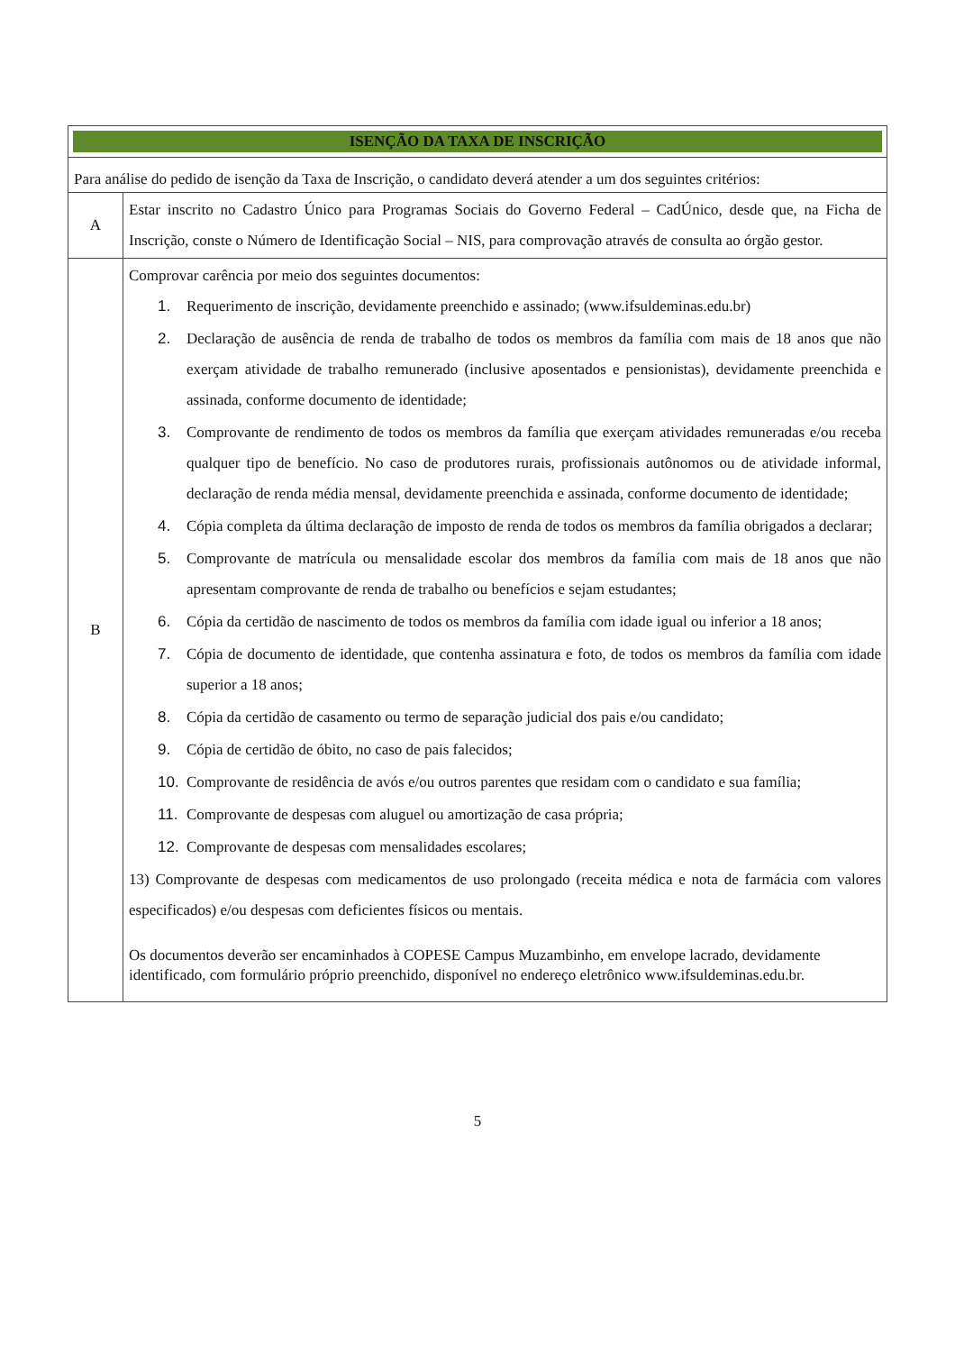| ISENÇÃO DA TAXA DE INSCRIÇÃO | |
| Para análise do pedido de isenção da Taxa de Inscrição, o candidato deverá atender a um dos seguintes critérios: | |
| A | Estar inscrito no Cadastro Único para Programas Sociais do Governo Federal – CadÚnico, desde que, na Ficha de Inscrição, conste o Número de Identificação Social – NIS, para comprovação através de consulta ao órgão gestor. |
| B | Comprovar carência por meio dos seguintes documentos: 1. Requerimento de inscrição, devidamente preenchido e assinado; (www.ifsuldeminas.edu.br) 2. Declaração de ausência de renda de trabalho de todos os membros da família com mais de 18 anos que não exerçam atividade de trabalho remunerado (inclusive aposentados e pensionistas), devidamente preenchida e assinada, conforme documento de identidade; 3. Comprovante de rendimento de todos os membros da família que exerçam atividades remuneradas e/ou receba qualquer tipo de benefício. No caso de produtores rurais, profissionais autônomos ou de atividade informal, declaração de renda média mensal, devidamente preenchida e assinada, conforme documento de identidade; 4. Cópia completa da última declaração de imposto de renda de todos os membros da família obrigados a declarar; 5. Comprovante de matrícula ou mensalidade escolar dos membros da família com mais de 18 anos que não apresentam comprovante de renda de trabalho ou benefícios e sejam estudantes; 6. Cópia da certidão de nascimento de todos os membros da família com idade igual ou inferior a 18 anos; 7. Cópia de documento de identidade, que contenha assinatura e foto, de todos os membros da família com idade superior a 18 anos; 8. Cópia da certidão de casamento ou termo de separação judicial dos pais e/ou candidato; 9. Cópia de certidão de óbito, no caso de pais falecidos; 10. Comprovante de residência de avós e/ou outros parentes que residam com o candidato e sua família; 11. Comprovante de despesas com aluguel ou amortização de casa própria; 12. Comprovante de despesas com mensalidades escolares; 13) Comprovante de despesas com medicamentos de uso prolongado (receita médica e nota de farmácia com valores especificados) e/ou despesas com deficientes físicos ou mentais. Os documentos deverão ser encaminhados à COPESE Campus Muzambinho, em envelope lacrado, devidamente identificado, com formulário próprio preenchido, disponível no endereço eletrônico www.ifsuldeminas.edu.br. |
5